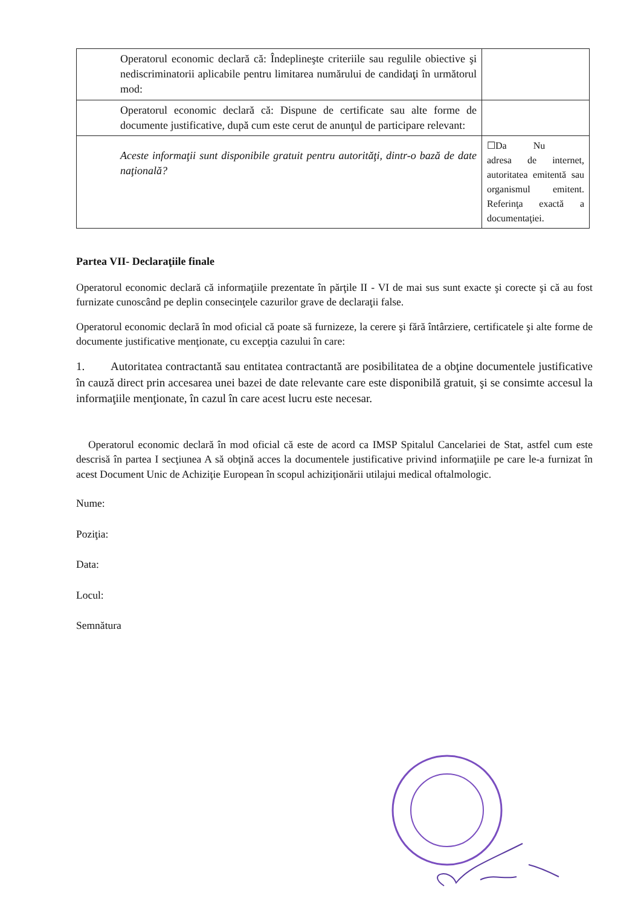| Operatorul economic declară că: Îndeplineşte criteriile sau regulile obiective şi nediscriminatorii aplicabile pentru limitarea numărului de candidaţi în următorul mod: | |
| Operatorul economic declară că: Dispune de certificate sau alte forme de documente justificative, după cum este cerut de anunţul de participare relevant: | |
| Aceste informaţii sunt disponibile gratuit pentru autorităţi, dintr-o bază de date naţională? | ☐Da Nu adresa de internet, autoritatea emitentă sau organismul emitent. Referinţa exactă a documentaţiei. |
Partea VII- Declaraţiile finale
Operatorul economic declară că informaţiile prezentate în părţile II - VI de mai sus sunt exacte şi corecte şi că au fost furnizate cunoscând pe deplin consecinţele cazurilor grave de declaraţii false.
Operatorul economic declară în mod oficial că poate să furnizeze, la cerere şi fără întârziere, certificatele şi alte forme de documente justificative menţionate, cu excepţia cazului în care:
1. Autoritatea contractantă sau entitatea contractantă are posibilitatea de a obţine documentele justificative în cauză direct prin accesarea unei bazei de date relevante care este disponibilă gratuit, şi se consimte accesul la informaţiile menţionate, în cazul în care acest lucru este necesar.
Operatorul economic declară în mod oficial că este de acord ca IMSP Spitalul Cancelariei de Stat, astfel cum este descrisă în partea I secţiunea A să obţină acces la documentele justificative privind informaţiile pe care le-a furnizat în acest Document Unic de Achiziţie European în scopul achiziţionării utilajui medical oftalmologic.
Nume:
Poziţia:
Data:
Locul:
Semnătura